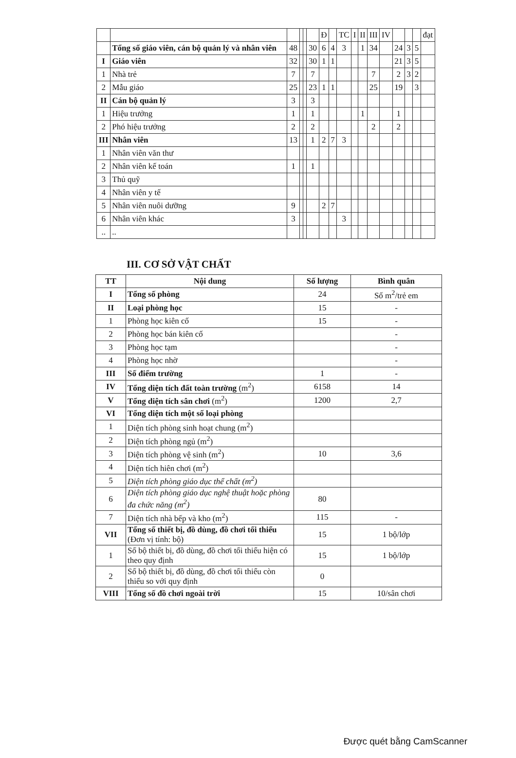| | | | | | | Đ | | TC | I | II | III | IV | | | | đạt |
| | Tổng số giáo viên, cán bộ quản lý và nhân viên | 48 | | | 30 | 6 | 4 | 3 | | 1 | 34 | | 24 | 3 | 5 | |
| I | Giáo viên | 32 | | | 30 | 1 | 1 | | | | | | 21 | 3 | 5 | |
| 1 | Nhà trẻ | 7 | | | 7 | | | | | | 7 | | 2 | 3 | 2 | |
| 2 | Mẫu giáo | 25 | | | 23 | 1 | 1 | | | | 25 | | 19 | | 3 | |
| II | Cán bộ quản lý | 3 | | | 3 | | | | | | | | | | | |
| 1 | Hiệu trưởng | 1 | | | 1 | | | | | 1 | | | 1 | | | |
| 2 | Phó hiệu trưởng | 2 | | | 2 | | | | | | 2 | | 2 | | | |
| III | Nhân viên | 13 | | | 1 | 2 | 7 | 3 | | | | | | | | |
| 1 | Nhân viên văn thư | | | | | | | | | | | | | | | |
| 2 | Nhân viên kế toán | 1 | | | 1 | | | | | | | | | | | |
| 3 | Thủ quỹ | | | | | | | | | | | | | | | |
| 4 | Nhân viên y tế | | | | | | | | | | | | | | | |
| 5 | Nhân viên nuôi dưỡng | 9 | | | | 2 | 7 | | | | | | | | | |
| 6 | Nhân viên khác | 3 | | | | | | 3 | | | | | | | | |
| .. | .. | | | | | | | | | | | | | | | |
III. CƠ SỞ VẬT CHẤT
| TT | Nội dung | Số lượng | Bình quân |
| --- | --- | --- | --- |
| I | Tổng số phòng | 24 | Số m<sup>2</sup>/trẻ em |
| II | Loại phòng học | 15 | - |
| 1 | Phòng học kiên cố | 15 | - |
| 2 | Phòng học bán kiên cố | | - |
| 3 | Phòng học tạm | | - |
| 4 | Phòng học nhờ | | - |
| III | Số điểm trường | 1 | - |
| IV | Tổng diện tích đất toàn trường (m<sup>2</sup>) | 6158 | 14 |
| V | Tổng diện tích sân chơi (m<sup>2</sup>) | 1200 | 2,7 |
| VI | Tổng diện tích một số loại phòng | | |
| 1 | Diện tích phòng sinh hoạt chung (m<sup>2</sup>) | | |
| 2 | Diện tích phòng ngủ (m<sup>2</sup>) | | |
| 3 | Diện tích phòng vệ sinh (m<sup>2</sup>) | 10 | 3,6 |
| 4 | Diện tích hiên chơi (m<sup>2</sup>) | | |
| 5 | Diện tích phòng giáo dục thể chất (m<sup>2</sup>) | | |
| 6 | Diện tích phòng giáo dục nghệ thuật hoặc phòng đa chức năng (m<sup>2</sup>) | 80 | |
| 7 | Diện tích nhà bếp và kho (m<sup>2</sup>) | 115 | - |
| VII | Tổng số thiết bị, đồ dùng, đồ chơi tối thiểu (Đơn vị tính: bộ) | 15 | 1 bộ/lớp |
| 1 | Số bộ thiết bị, đồ dùng, đồ chơi tối thiểu hiện có theo quy định | 15 | 1 bộ/lớp |
| 2 | Số bộ thiết bị, đồ dùng, đồ chơi tối thiểu còn thiếu so với quy định | 0 | |
| VIII | Tổng số đồ chơi ngoài trời | 15 | 10/sân chơi |
Được quét bằng CamScanner